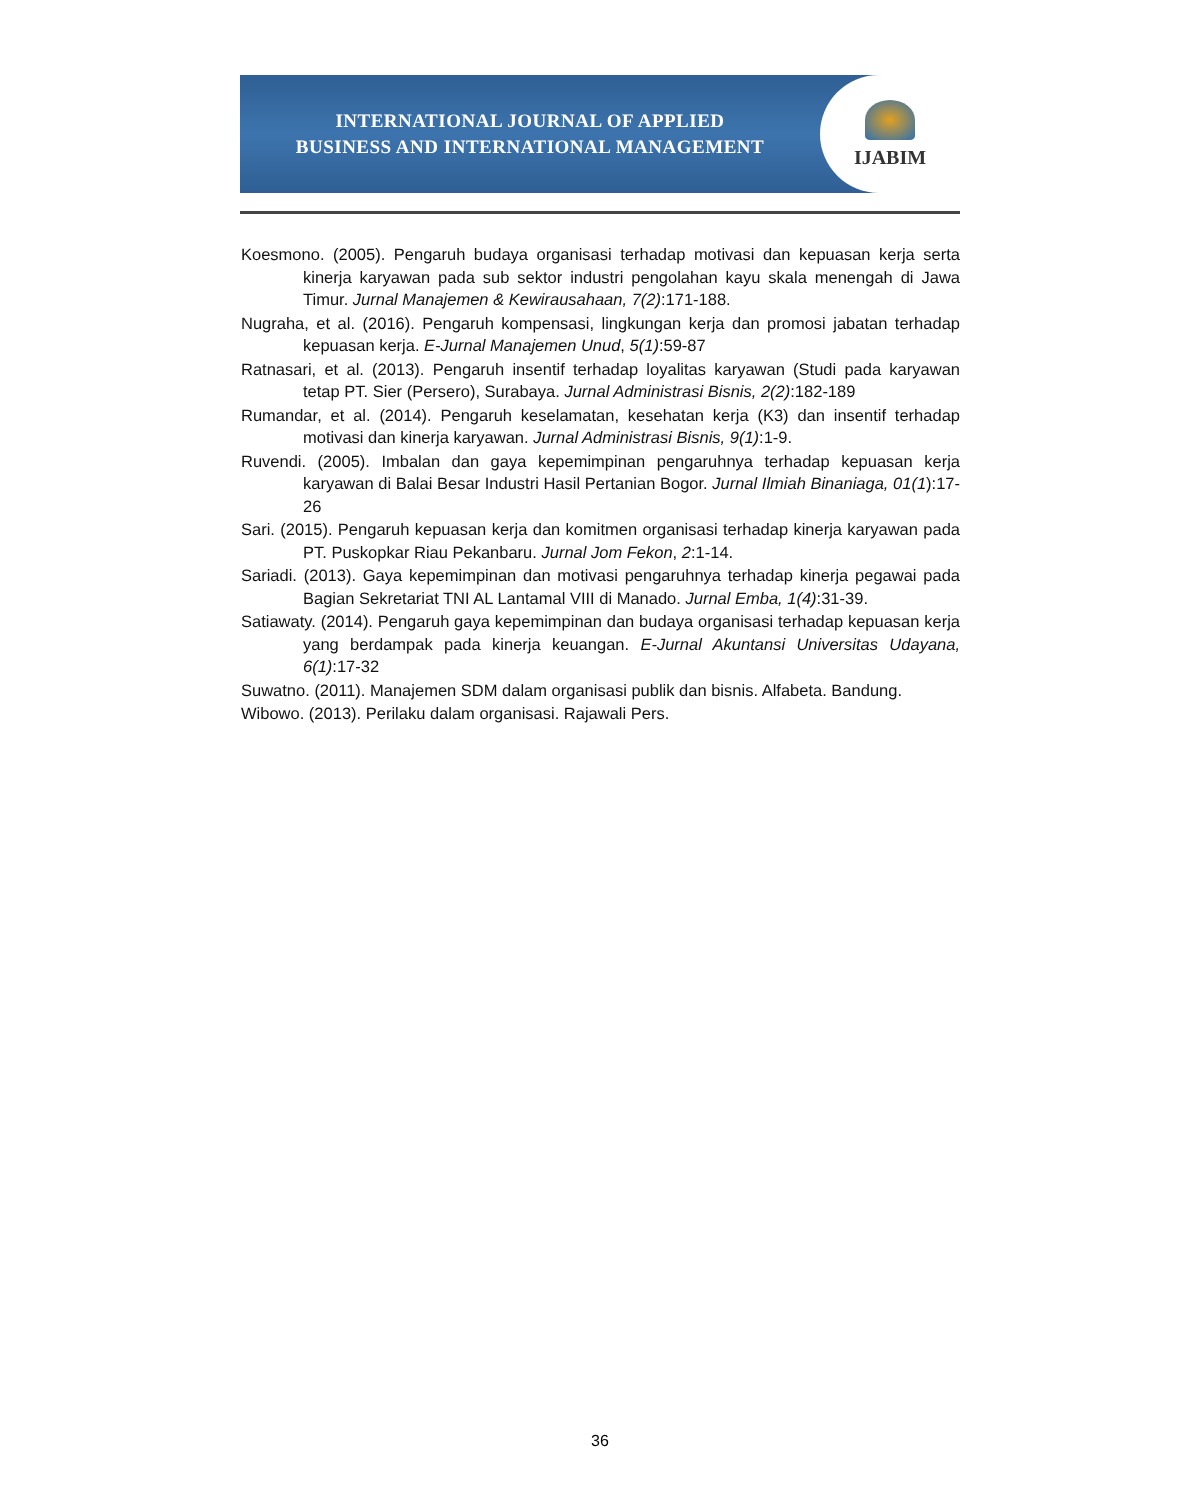INTERNATIONAL JOURNAL OF APPLIED
BUSINESS AND INTERNATIONAL MANAGEMENT
IJABIM
Koesmono. (2005). Pengaruh budaya organisasi terhadap motivasi dan kepuasan kerja serta kinerja karyawan pada sub sektor industri pengolahan kayu skala menengah di Jawa Timur. Jurnal Manajemen & Kewirausahaan, 7(2):171-188.
Nugraha, et al. (2016). Pengaruh kompensasi, lingkungan kerja dan promosi jabatan terhadap kepuasan kerja. E-Jurnal Manajemen Unud, 5(1):59-87
Ratnasari, et al. (2013). Pengaruh insentif terhadap loyalitas karyawan (Studi pada karyawan tetap PT. Sier (Persero), Surabaya. Jurnal Administrasi Bisnis, 2(2):182-189
Rumandar, et al. (2014). Pengaruh keselamatan, kesehatan kerja (K3) dan insentif terhadap motivasi dan kinerja karyawan. Jurnal Administrasi Bisnis, 9(1):1-9.
Ruvendi. (2005). Imbalan dan gaya kepemimpinan pengaruhnya terhadap kepuasan kerja karyawan di Balai Besar Industri Hasil Pertanian Bogor. Jurnal Ilmiah Binaniaga, 01(1):17-26
Sari. (2015). Pengaruh kepuasan kerja dan komitmen organisasi terhadap kinerja karyawan pada PT. Puskopkar Riau Pekanbaru. Jurnal Jom Fekon, 2:1-14.
Sariadi. (2013). Gaya kepemimpinan dan motivasi pengaruhnya terhadap kinerja pegawai pada Bagian Sekretariat TNI AL Lantamal VIII di Manado. Jurnal Emba, 1(4):31-39.
Satiawaty. (2014). Pengaruh gaya kepemimpinan dan budaya organisasi terhadap kepuasan kerja yang berdampak pada kinerja keuangan. E-Jurnal Akuntansi Universitas Udayana, 6(1):17-32
Suwatno. (2011). Manajemen SDM dalam organisasi publik dan bisnis. Alfabeta. Bandung.
Wibowo. (2013). Perilaku dalam organisasi. Rajawali Pers.
36